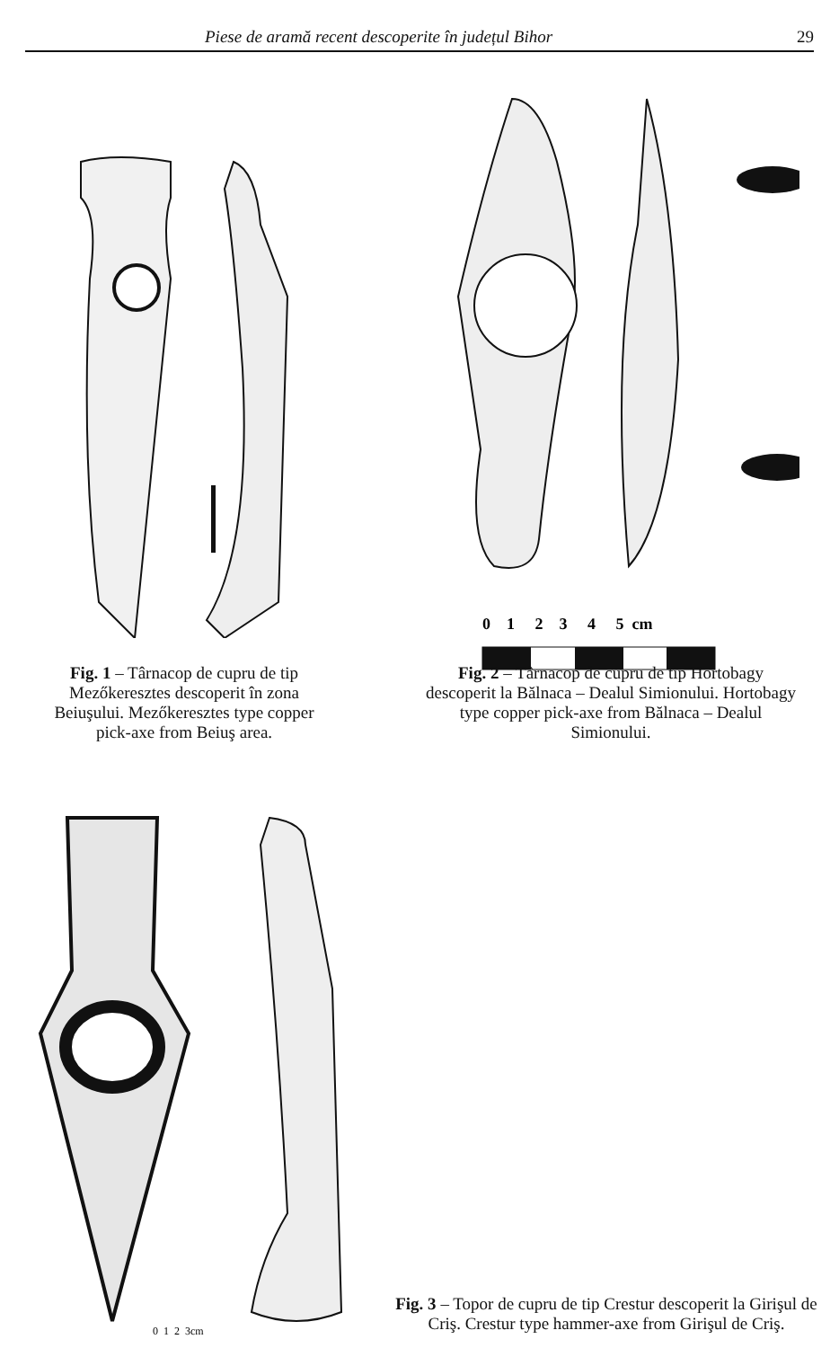Piese de aramă recent descoperite în județul Bihor 29
Fig. 1 – Târnacop de cupru de tip Mezőkeresztes descoperit în zona Beiuşului. Mezőkeresztes type copper pick-axe from Beiuş area.
0 1 2 3 4 5 cm
Fig. 2 – Târnacop de cupru de tip Hortobagy descoperit la Bălnaca – Dealul Simionului. Hortobagy type copper pick-axe from Bălnaca – Dealul Simionului.
0 1 2 3cm
Fig. 3 – Topor de cupru de tip Crestur descoperit la Girişul de Criş. Crestur type hammer-axe from Girişul de Criş.